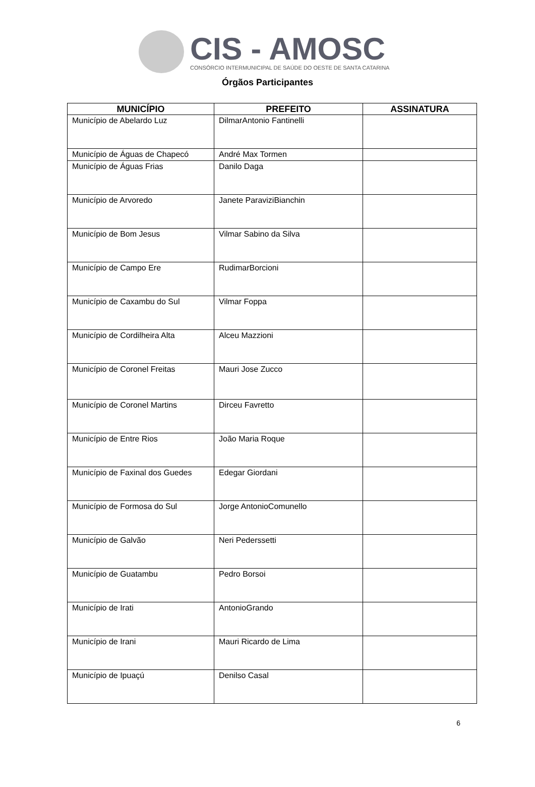CIS - AMOSC
CONSÓRCIO INTERMUNICIPAL DE SAÚDE DO OESTE DE SANTA CATARINA
Órgãos Participantes
| MUNICÍPIO | PREFEITO | ASSINATURA |
| --- | --- | --- |
| Município de Abelardo Luz | DilmarAntonio Fantinelli | |
| Município de Águas de Chapecó | André Max Tormen | |
| Município de Águas Frias | Danilo Daga | |
| Município de Arvoredo | Janete ParaviziBianchin | |
| Município de Bom Jesus | Vilmar Sabino da Silva | |
| Município de Campo Ere | RudimarBorcioni | |
| Município de Caxambu do Sul | Vilmar Foppa | |
| Município de Cordilheira Alta | Alceu Mazzioni | |
| Município de Coronel Freitas | Mauri Jose Zucco | |
| Município de Coronel Martins | Dirceu Favretto | |
| Município de Entre Rios | João Maria Roque | |
| Município de Faxinal dos Guedes | Edegar Giordani | |
| Município de Formosa do Sul | Jorge AntonioComunello | |
| Município de Galvão | Neri Pederssetti | |
| Município de Guatambu | Pedro Borsoi | |
| Município de Irati | AntonioGrando | |
| Município de Irani | Mauri Ricardo de Lima | |
| Município de Ipuaçú | Denilso Casal | |
6